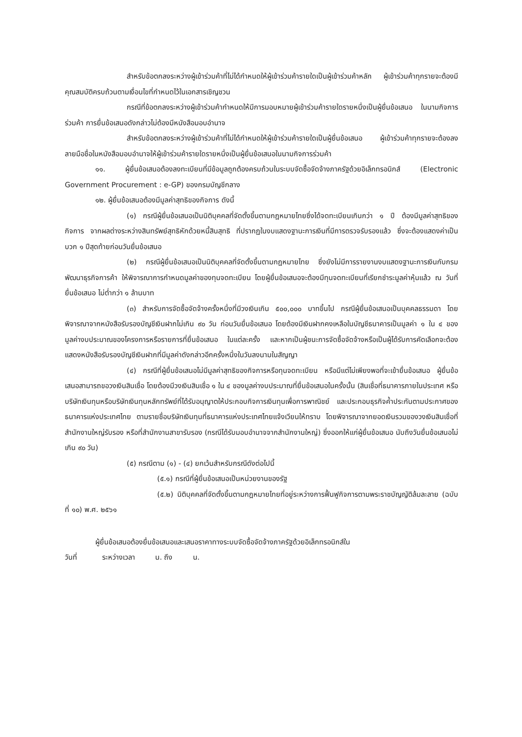สำหรับข้อตกลงระหว่างผู้เข้าร่วมค้าที่ไม่ได้กำหนดให้ผู้เข้าร่วมค้ารายใดเป็นผู้เข้าร่วมค้าหลัก ผู้เข้าร่วมค้าทุกรายจะต้องมีคุณสมบัติครบถ้วนตามเงื่อนไขที่กำหนดไว้ในเอกสารเชิญชวน
กรณีที่ข้อตกลงระหว่างผู้เข้าร่วมค้ากำหนดให้มีการมอบหมายผู้เข้าร่วมค้ารายใดรายหนึ่งเป็นผู้ยื่นข้อเสนอ ในนามกิจการร่วมค้า การยื่นข้อเสนอดังกล่าวไม่ต้องมีหนังสือมอบอำนาจ
สำหรับข้อตกลงระหว่างผู้เข้าร่วมค้าที่ไม่ได้กำหนดให้ผู้เข้าร่วมค้ารายใดเป็นผู้ยื่นข้อเสนอ ผู้เข้าร่วมค้าทุกรายจะต้องลงลายมือชื่อในหนังสือมอบอำนาจให้ผู้เข้าร่วมค้ารายใดรายหนึ่งเป็นผู้ยื่นข้อเสนอในนามกิจการร่วมค้า
๑๑. ผู้ยื่นข้อเสนอต้องลงทะเบียนที่มีข้อมูลถูกต้องครบถ้วนในระบบจัดซื้อจัดจ้างภาครัฐด้วยอิเล็กทรอนิกส์ (Electronic Government Procurement : e-GP) ของกรมบัญชีกลาง
๑๒. ผู้ยื่นข้อเสนอต้องมีมูลค่าสุทธิของกิจการ ดังนี้
(๑) กรณีผู้ยื่นข้อเสนอเป็นนิติบุคคลที่จัดตั้งขึ้นตามกฎหมายไทยซึ่งได้จดทะเบียนเกินกว่า ๑ ปี ต้องมีมูลค่าสุทธิของกิจการ จากผลต่างระหว่างสินทรัพย์สุทธิหักด้วยหนี้สินสุทธิ ที่ปรากฏในงบแสดงฐานะการเงินที่มีการตรวจรับรองแล้ว ซึ่งจะต้องแสดงค่าเป็นบวก ๑ ปีสุดท้ายก่อนวันยื่นข้อเสนอ
(๒) กรณีผู้ยื่นข้อเสนอเป็นนิติบุคคลที่จัดตั้งขึ้นตามกฎหมายไทย ซึ่งยังไม่มีการรายงานงบแสดงฐานะการเงินกับกรมพัฒนาธุรกิจการค้า ให้พิจารณาการกำหนดมูลค่าของทุนจดทะเบียน โดยผู้ยื่นข้อเสนอจะต้องมีทุนจดทะเบียนที่เรียกชำระมูลค่าหุ้นแล้ว ณ วันที่ยื่นข้อเสนอ ไม่ต่ำกว่า ๑ ล้านบาท
(๓) สำหรับการจัดซื้อจัดจ้างครั้งหนึ่งที่มีวงเงินเกิน ๕๐๐,๐๐๐ บาทขึ้นไป กรณีผู้ยื่นข้อเสนอเป็นบุคคลธรรมดา โดยพิจารณาจากหนังสือรับรองบัญชีเงินฝากไม่เกิน ๙๐ วัน ก่อนวันยื่นข้อเสนอ โดยต้องมีเงินฝากคงเหลือในบัญชีธนาคารเป็นมูลค่า ๑ ใน ๔ ของมูลค่างบประมาณของโครงการหรือรายการที่ยื่นข้อเสนอ ในแต่ละครั้ง และหากเป็นผู้ชนะการจัดซื้อจัดจ้างหรือเป็นผู้ได้รับการคัดเลือกจะต้องแสดงหนังสือรับรองบัญชีเงินฝากที่มีมูลค่าดังกล่าวอีกครั้งหนึ่งในวันลงนามในสัญญา
(๔) กรณีที่ผู้ยื่นข้อเสนอไม่มีมูลค่าสุทธิของกิจการหรือทุนจดทะเบียน หรือมีแต่ไม่เพียงพอที่จะเข้ายื่นข้อเสนอ ผู้ยื่นข้อเสนอสามารถขอวงเงินสินเชื่อ โดยต้องมีวงเงินสินเชื่อ ๑ ใน ๔ ของมูลค่างบประมาณที่ยื่นข้อเสนอในครั้งนั้น (สินเชื่อที่ธนาคารภายในประเทศ หรือบริษัทเงินทุนหรือบริษัทเงินทุนหลักทรัพย์ที่ได้รับอนุญาตให้ประกอบกิจการเงินทุนเพื่อการพาณิชย์ และประกอบธุรกิจค้ำประกันตามประกาศของธนาคารแห่งประเทศไทย ตามรายชื่อบริษัทเงินทุนที่ธนาคารแห่งประเทศไทยแจ้งเวียนให้ทราบ โดยพิจารณาจากยอดเงินรวมของวงเงินสินเชื่อที่สำนักงานใหญ่รับรอง หรือที่สำนักงานสาขารับรอง (กรณีได้รับมอบอำนาจจากสำนักงานใหญ่) ซึ่งออกให้แก่ผู้ยื่นข้อเสนอ นับถึงวันยื่นข้อเสนอไม่เกิน ๙๐ วัน)
(๕) กรณีตาม (๑) - (๔) ยกเว้นสำหรับกรณีดังต่อไปนี้
(๕.๑) กรณีที่ผู้ยื่นข้อเสนอเป็นหน่วยงานของรัฐ
(๕.๒) นิติบุคคลที่จัดตั้งขึ้นตามกฎหมายไทยที่อยู่ระหว่างการฟื้นฟูกิจการตามพระราชบัญญัติล้มละลาย (ฉบับที่ ๑๐) พ.ศ. ๒๕๖๑
ผู้ยื่นข้อเสนอต้องยื่นข้อเสนอและเสนอราคาทางระบบจัดซื้อจัดจ้างภาครัฐด้วยอิเล็กทรอนิกส์ใน
วันที่ ระหว่างเวลา น. ถึง น.